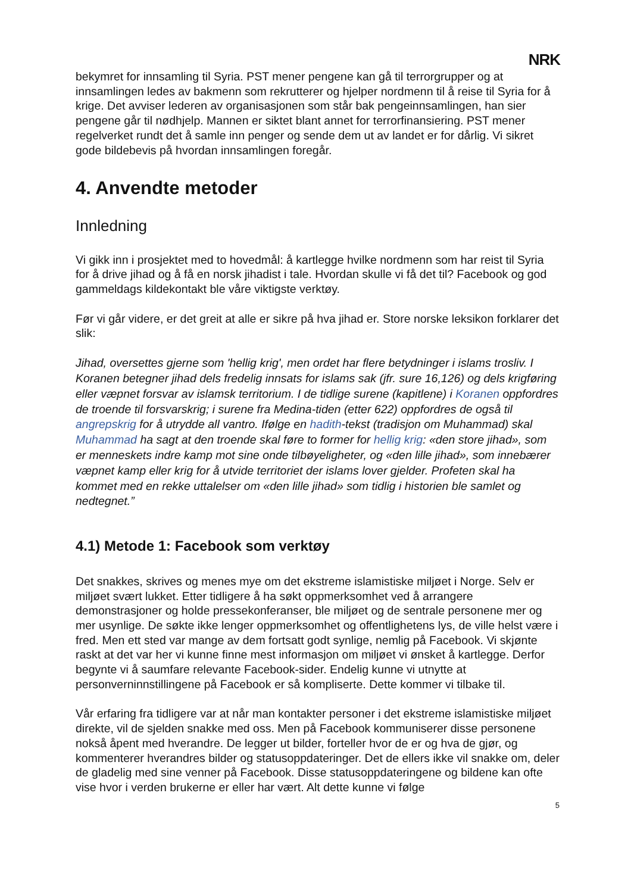NRK
bekymret for innsamling til Syria. PST mener pengene kan gå til terrorgrupper og at innsamlingen ledes av bakmenn som rekrutterer og hjelper nordmenn til å reise til Syria for å krige. Det avviser lederen av organisasjonen som står bak pengeinnsamlingen, han sier pengene går til nødhjelp. Mannen er siktet blant annet for terrorfinansiering. PST mener regelverket rundt det å samle inn penger og sende dem ut av landet er for dårlig. Vi sikret gode bildebevis på hvordan innsamlingen foregår.
4. Anvendte metoder
Innledning
Vi gikk inn i prosjektet med to hovedmål: å kartlegge hvilke nordmenn som har reist til Syria for å drive jihad og å få en norsk jihadist i tale. Hvordan skulle vi få det til? Facebook og god gammeldags kildekontakt ble våre viktigste verktøy.
Før vi går videre, er det greit at alle er sikre på hva jihad er. Store norske leksikon forklarer det slik:
Jihad, oversettes gjerne som 'hellig krig', men ordet har flere betydninger i islams trosliv. I Koranen betegner jihad dels fredelig innsats for islams sak (jfr. sure 16,126) og dels krigføring eller væpnet forsvar av islamsk territorium. I de tidlige surene (kapitlene) i Koranen oppfordres de troende til forsvarskrig; i surene fra Medina-tiden (etter 622) oppfordres de også til angrepskrig for å utrydde all vantro. Ifølge en hadith-tekst (tradisjon om Muhammad) skal Muhammad ha sagt at den troende skal føre to former for hellig krig: «den store jihad», som er menneskets indre kamp mot sine onde tilbøyeligheter, og «den lille jihad», som innebærer væpnet kamp eller krig for å utvide territoriet der islams lover gjelder. Profeten skal ha kommet med en rekke uttalelser om «den lille jihad» som tidlig i historien ble samlet og nedtegnet.”
4.1) Metode 1: Facebook som verktøy
Det snakkes, skrives og menes mye om det ekstreme islamistiske miljøet i Norge. Selv er miljøet svært lukket. Etter tidligere å ha søkt oppmerksomhet ved å arrangere demonstrasjoner og holde pressekonferanser, ble miljøet og de sentrale personene mer og mer usynlige. De søkte ikke lenger oppmerksomhet og offentlighetens lys, de ville helst være i fred. Men ett sted var mange av dem fortsatt godt synlige, nemlig på Facebook. Vi skjønte raskt at det var her vi kunne finne mest informasjon om miljøet vi ønsket å kartlegge. Derfor begynte vi å saumfare relevante Facebook-sider. Endelig kunne vi utnytte at personverninnstillingene på Facebook er så kompliserte. Dette kommer vi tilbake til.
Vår erfaring fra tidligere var at når man kontakter personer i det ekstreme islamistiske miljøet direkte, vil de sjelden snakke med oss. Men på Facebook kommuniserer disse personene nokså åpent med hverandre. De legger ut bilder, forteller hvor de er og hva de gjør, og kommenterer hverandres bilder og statusoppdateringer. Det de ellers ikke vil snakke om, deler de gladelig med sine venner på Facebook. Disse statusoppdateringene og bildene kan ofte vise hvor i verden brukerne er eller har vært. Alt dette kunne vi følge
5